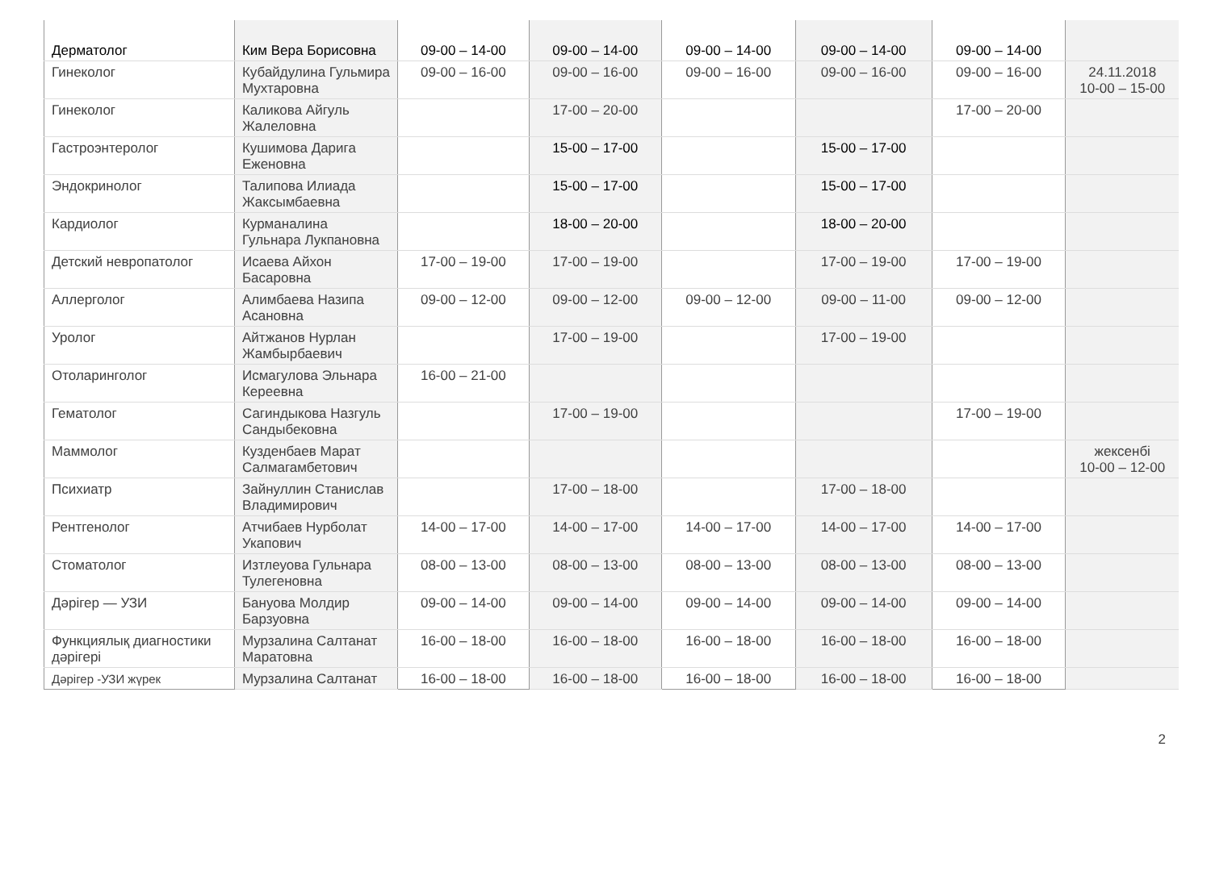| Дерматолог | Ким Вера Борисовна | 09-00 – 14-00 | 09-00 – 14-00 | 09-00 – 14-00 | 09-00 – 14-00 | 09-00 – 14-00 | |
| Гинеколог | Кубайдулина Гульмира Мухтаровна | 09-00 – 16-00 | 09-00 – 16-00 | 09-00 – 16-00 | 09-00 – 16-00 | 09-00 – 16-00 | 24.11.2018 10-00 – 15-00 |
| Гинеколог | Каликова Айгуль Жалеловна | | 17-00 – 20-00 | | | 17-00 – 20-00 | |
| Гастроэнтеролог | Кушимова Дарига Еженовна | | 15-00 – 17-00 | | 15-00 – 17-00 | | |
| Эндокринолог | Талипова Илиада Жаксымбаевна | | 15-00 – 17-00 | | 15-00 – 17-00 | | |
| Кардиолог | Курманалина Гульнара Лукпановна | | 18-00 – 20-00 | | 18-00 – 20-00 | | |
| Детский невропатолог | Исаева Айхон Басаровна | 17-00 – 19-00 | 17-00 – 19-00 | | 17-00 – 19-00 | 17-00 – 19-00 | |
| Аллерголог | Алимбаева Назипа Асановна | 09-00 – 12-00 | 09-00 – 12-00 | 09-00 – 12-00 | 09-00 – 11-00 | 09-00 – 12-00 | |
| Уролог | Айтжанов Нурлан Жамбырбаевич | | 17-00 – 19-00 | | 17-00 – 19-00 | | |
| Отоларинголог | Исмагулова Эльнара Кереевна | 16-00 – 21-00 | | | | | |
| Гематолог | Сагиндыкова Назгуль Сандыбековна | | 17-00 – 19-00 | | | 17-00 – 19-00 | |
| Маммолог | Кузденбаев Марат Салмагамбетович | | | | | | жексенбі 10-00 – 12-00 |
| Психиатр | Зайнуллин Станислав Владимирович | | 17-00 – 18-00 | | 17-00 – 18-00 | | |
| Рентгенолог | Атчибаев Нурболат Укапович | 14-00 – 17-00 | 14-00 – 17-00 | 14-00 – 17-00 | 14-00 – 17-00 | 14-00 – 17-00 | |
| Стоматолог | Изтлеуова Гульнара Тулегеновна | 08-00 – 13-00 | 08-00 – 13-00 | 08-00 – 13-00 | 08-00 – 13-00 | 08-00 – 13-00 | |
| Дәрігер — УЗИ | Бануова Молдир Барзуовна | 09-00 – 14-00 | 09-00 – 14-00 | 09-00 – 14-00 | 09-00 – 14-00 | 09-00 – 14-00 | |
| Функциялық диагностики дәрігері | Мурзалина Салтанат Маратовна | 16-00 – 18-00 | 16-00 – 18-00 | 16-00 – 18-00 | 16-00 – 18-00 | 16-00 – 18-00 | |
| Дәрігер -УЗИ жүрек | Мурзалина Салтанат | 16-00 – 18-00 | 16-00 – 18-00 | 16-00 – 18-00 | 16-00 – 18-00 | 16-00 – 18-00 | |
2